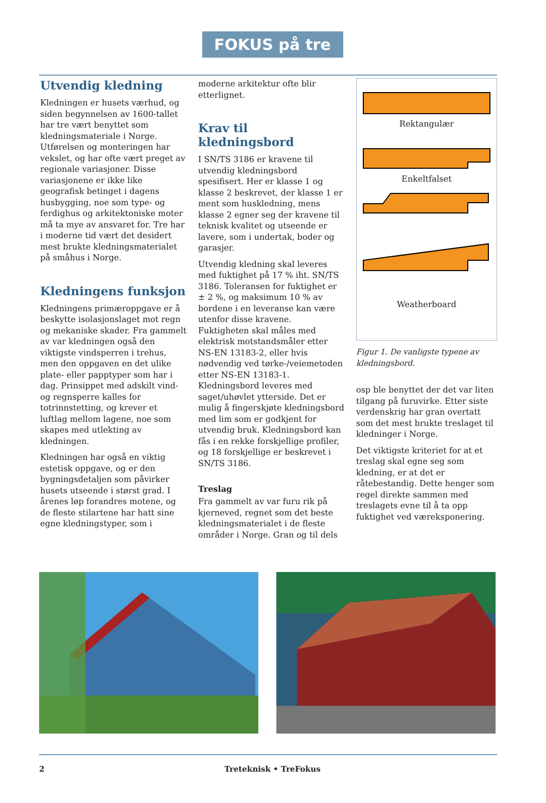FOKUS på tre
Utvendig kledning
Kledningen er husets værhud, og siden begynnelsen av 1600-tallet har tre vært benyttet som kledningsmateriale i Norge. Utførelsen og monteringen har vekslet, og har ofte vært preget av regionale variasjoner. Disse variasjonene er ikke like geografisk betinget i dagens husbygging, noe som type- og ferdighus og arkitektoniske moter må ta mye av ansvaret for. Tre har i moderne tid vært det desidert mest brukte kledningsmaterialet på småhus i Norge.
Kledningens funksjon
Kledningens primæroppgave er å beskytte isolasjonslaget mot regn og mekaniske skader. Fra gammelt av var kledningen også den viktigste vindsperren i trehus, men den oppgaven en det ulike plate- eller papptyper som har i dag. Prinsippet med adskilt vind- og regnsperre kalles for totrinnstetting, og krever et luftlag mellom lagene, noe som skapes med utlekting av kledningen.
Kledningen har også en viktig estetisk oppgave, og er den bygningsdetaljen som påvirker husets utseende i størst grad. I årenes løp forandres motene, og de fleste stilartene har hatt sine egne kledningstyper, som i
moderne arkitektur ofte blir etterlignet.
Krav til kledningsbord
I SN/TS 3186 er kravene til utvendig kledningsbord spesifisert. Her er klasse 1 og klasse 2 beskrevet, der klasse 1 er ment som huskledning, mens klasse 2 egner seg der kravene til teknisk kvalitet og utseende er lavere, som i undertak, boder og garasjer.
Utvendig kledning skal leveres med fuktighet på 17 % iht. SN/TS 3186. Toleransen for fuktighet er ± 2 %, og maksimum 10 % av bordene i en leveranse kan være utenfor disse kravene. Fuktigheten skal måles med elektrisk motstandsmåler etter NS-EN 13183-2, eller hvis nødvendig ved tørke-/veiemetoden etter NS-EN 13183-1. Kledningsbord leveres med saget/uhøvlet ytterside. Det er mulig å fingerskjøte kledningsbord med lim som er godkjent for utvendig bruk. Kledningsbord kan fås i en rekke forskjellige profiler, og 18 forskjellige er beskrevet i SN/TS 3186.
Treslag
Fra gammelt av var furu rik på kjerneved, regnet som det beste kledningsmaterialet i de fleste områder i Norge. Gran og til dels
Rektangulær
Enkeltfalset
Weatherboard
Figur 1. De vanligste typene av kledningsbord.
osp ble benyttet der det var liten tilgang på furuvirke. Etter siste verdenskrig har gran overtatt som det mest brukte treslaget til kledninger i Norge.
Det viktigste kriteriet for at et treslag skal egne seg som kledning, er at det er råtebestandig. Dette henger som regel direkte sammen med treslagets evne til å ta opp fuktighet ved væreksponering.
2 Treteknisk • TreFokus